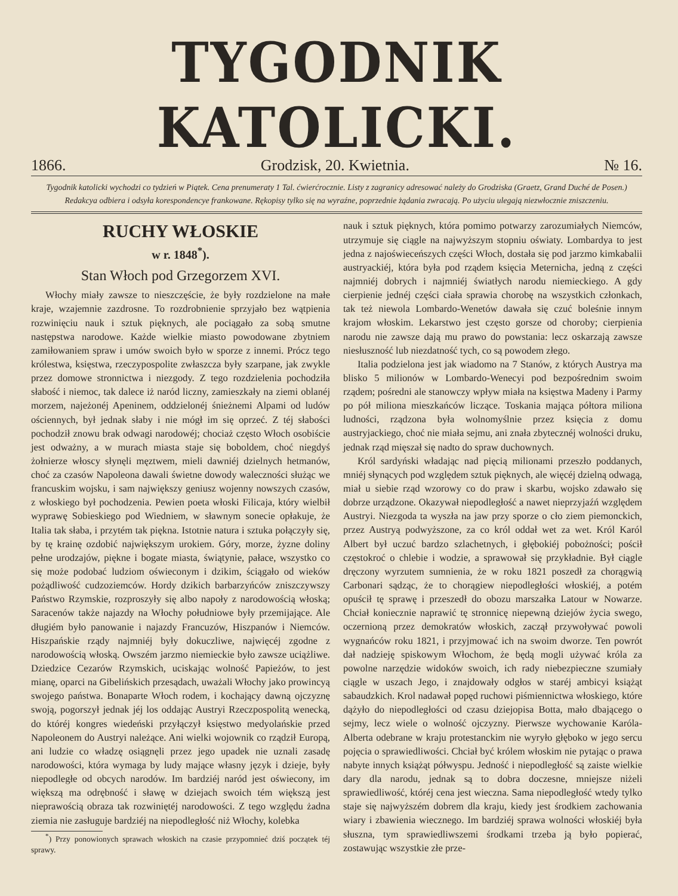TYGODNIK KATOLICKI.
1866. Grodzisk, 20. Kwietnia. № 16.
Tygodnik katolicki wychodzi co tydzień w Piątek. Cena prenumeraty 1 Tal. ćwierćrocznie. Listy z zagranicy adresować należy do Grodziska (Graetz, Grand Duché de Posen.) Redakcya odbiera i odsyła korespondencye frankowane. Rękopisy tylko się na wyraźne, poprzednie żądania zwracają. Po użyciu ulegają niezwłocznie zniszczeniu.
RUCHY WŁOSKIE
w r. 1848<sup>*</sup>).
Stan Włoch pod Grzegorzem XVI.
Włochy miały zawsze to nieszczęście, że były rozdzielone na małe kraje, wzajemnie zazdrosne. To rozdrobnienie sprzyjało bez wątpienia rozwinięciu nauk i sztuk pięknych, ale pociągało za sobą smutne następstwa narodowe. Każde wielkie miasto powodowane zbytniem zamiłowaniem spraw i umów swoich było w sporze z innemi. Prócz tego królestwa, księstwa, rzeczypospolite zwłaszcza były szarpane, jak zwykle przez domowe stronnictwa i niezgody. Z tego rozdzielenia pochodziła słabość i niemoc, tak dalece iż naród liczny, zamieszkały na ziemi oblanéj morzem, najeżonéj Apeninem, oddzielonéj śnieżnemi Alpami od ludów ościennych, był jednak słaby i nie mógł im się oprzeć. Z téj słabości pochodził znowu brak odwagi narodowéj; chociaż często Włoch osobiście jest odważny, a w murach miasta staje się boboldem, choć niegdyś żołnierze włoscy słynęli męztwem, mieli dawniéj dzielnych hetmanów, choć za czasów Napoleona dawali świetne dowody waleczności służąc we francuskim wojsku, i sam największy geniusz wojenny nowszych czasów, z włoskiego był pochodzenia. Pewien poeta włoski Filicaja, który wielbił wyprawę Sobieskiego pod Wiedniem, w sławnym sonecie opłakuje, że Italia tak słaba, i przytém tak piękna. Istotnie natura i sztuka połączyły się, by tę krainę ozdobić największym urokiem. Góry, morze, żyzne doliny pełne urodzajów, piękne i bogate miasta, świątynie, pałace, wszystko co się może podobać ludziom oświeconym i dzikim, ściągało od wieków pożądliwość cudzoziemców. Hordy dzikich barbarzyńców zniszczywszy Państwo Rzymskie, rozproszyły się albo napoły z narodowością włoską; Saracenów także najazdy na Włochy południowe były przemijające. Ale długiém było panowanie i najazdy Francuzów, Hiszpanów i Niemców. Hiszpańskie rządy najmniéj były dokuczliwe, najwięcéj zgodne z narodowością włoską. Owszém jarzmo niemieckie było zawsze uciążliwe. Dziedzice Cezarów Rzymskich, uciskając wolność Papieżów, to jest mianę, oparci na Gibelińskich przesądach, uważali Włochy jako prowincyą swojego państwa. Bonaparte Włoch rodem, i kochający dawną ojczyznę swoją, pogorszył jednak jéj los oddając Austryi Rzeczpospolitą wenecką, do któréj kongres wiedeński przyłączył księstwo medyolańskie przed Napoleonem do Austryi należące. Ani wielki wojownik co rządził Europą, ani ludzie co władzę osiągnęli przez jego upadek nie uznali zasadę narodowości, która wymaga by ludy mające własny język i dzieje, były niepodległe od obcych narodów. Im bardziéj naród jest oświecony, im większą ma odrębność i sławę w dziejach swoich tém większą jest nieprawością obraza tak rozwiniętéj narodowości. Z tego względu żadna ziemia nie zasługuje bardziéj na niepodległość niż Włochy, kolebka
<sup>*</sup>) Przy ponowionych sprawach włoskich na czasie przypomnieć dziś początek téj sprawy.
nauk i sztuk pięknych, która pomimo potwarzy zarozumiałych Niemców, utrzymuje się ciągle na najwyższym stopniu oświaty. Lombardya to jest jedna z najoświeceńszych części Włoch, dostała się pod jarzmo kimkabalii austryackiéj, która była pod rządem księcia Meternicha, jedną z części najmniéj dobrych i najmniéj światłych narodu niemieckiego. A gdy cierpienie jednéj części ciała sprawia chorobę na wszystkich członkach, tak też niewola Lombardo-Wenetów dawała się czuć boleśnie innym krajom włoskim. Lekarstwo jest często gorsze od choroby; cierpienia narodu nie zawsze dają mu prawo do powstania: lecz oskarzają zawsze niesłuszność lub niezdatność tych, co są powodem złego.
Italia podzielona jest jak wiadomo na 7 Stanów, z których Austrya ma blisko 5 milionów w Lombardo-Wenecyi pod bezpośrednim swoim rządem; pośredni ale stanowczy wpływ miała na księstwa Madeny i Parmy po pół miliona mieszkańców liczące. Toskania mająca półtora miliona ludności, rządzona była wolnomyślnie przez księcia z domu austryjackiego, choć nie miała sejmu, ani znała zbytecznéj wolności druku, jednak rząd mięszał się nadto do spraw duchownych.
Król sardyński władając nad pięcią milionami przeszło poddanych, mniéj słynących pod względem sztuk pięknych, ale więcéj dzielną odwagą, miał u siebie rząd wzorowy co do praw i skarbu, wojsko zdawało się dobrze urządzone. Okazywał niepodległość a nawet nieprzyjaźń względem Austryi. Niezgoda ta wyszła na jaw przy sporze o cło ziem piemonckich, przez Austryą podwyższone, za co król oddał wet za wet. Król Karól Albert był uczuć bardzo szlachetnych, i głębokiéj pobożności; pościł częstokroć o chlebie i wodzie, a sprawował się przykładnie. Był ciągle dręczony wyrzutem sumnienia, że w roku 1821 poszedł za chorągwią Carbonari sądząc, że to chorągiew niepodległości włoskiéj, a potém opuścił tę sprawę i przeszedł do obozu marszałka Latour w Nowarze. Chciał koniecznie naprawić tę stronnicę niepewną dziejów życia swego, oczernioną przez demokratów włoskich, zaczął przywoływać powoli wygnańców roku 1821, i przyjmować ich na swoim dworze. Ten powrót dał nadzieję spiskowym Włochom, że będą mogli używać króla za powolne narzędzie widoków swoich, ich rady niebezpieczne szumiały ciągle w uszach Jego, i znajdowały odgłos w staréj ambicyi książąt sabaudzkich. Krol nadawał popęd ruchowi piśmiennictwa włoskiego, które dążyło do niepodległości od czasu dziejopisa Botta, mało dbającego o sejmy, lecz wiele o wolność ojczyzny. Pierwsze wychowanie Karóla-Alberta odebrane w kraju protestanckim nie wyryło głęboko w jego sercu pojęcia o sprawiedliwości. Chciał być królem włoskim nie pytając o prawa nabyte innych książąt półwyspu. Jedność i niepodległość są zaiste wielkie dary dla narodu, jednak są to dobra doczesne, mniejsze niżeli sprawiedliwość, któréj cena jest wieczna. Sama niepodległość wtedy tylko staje się najwyższém dobrem dla kraju, kiedy jest środkiem zachowania wiary i zbawienia wiecznego. Im bardziéj sprawa wolności włoskiéj była słuszna, tym sprawiedliwszemi środkami trzeba ją było popierać, zostawując wszystkie złe prze-